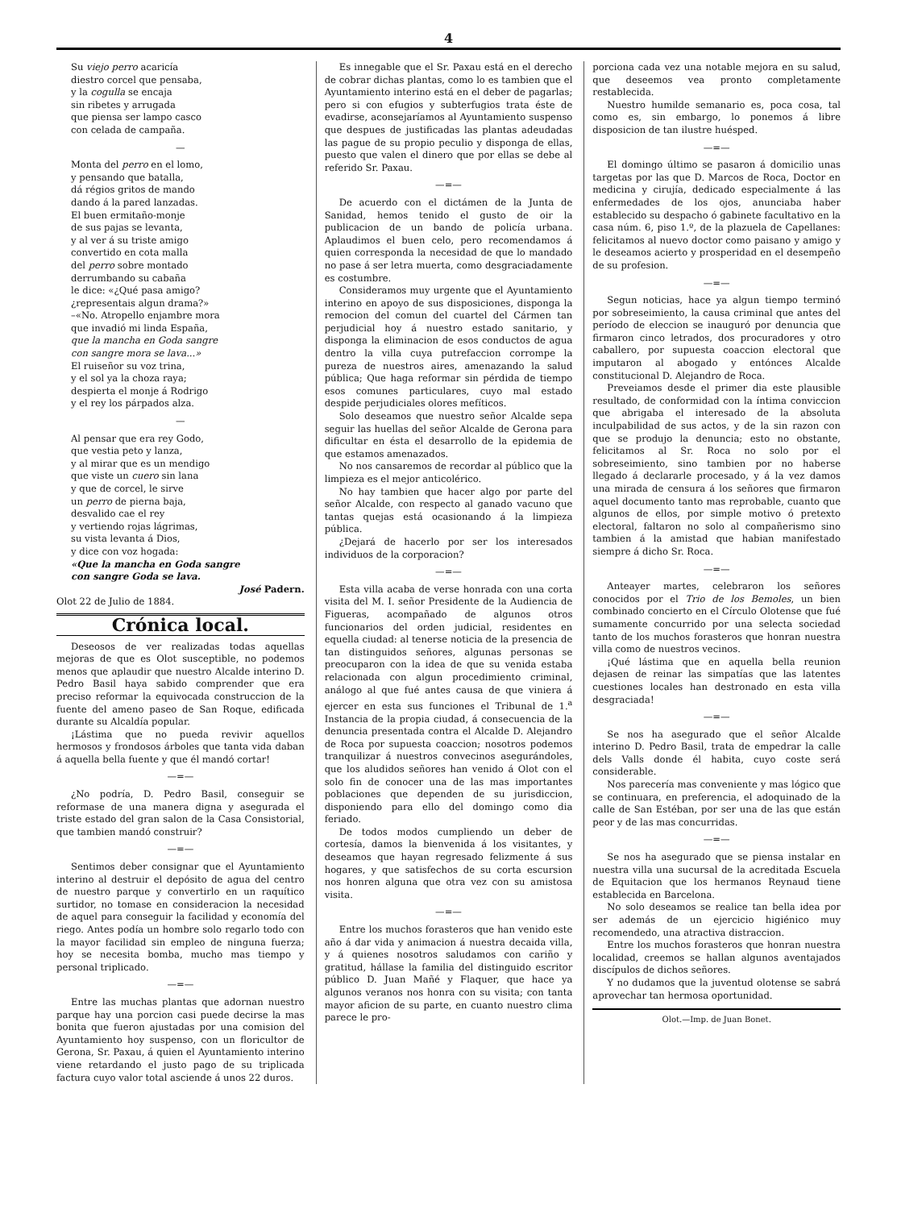4
Su viejo perro acaricía
diestro corcel que pensaba,
y la cogulla se encaja
sin ribetes y arrugada
que piensa ser lampo casco
con celada de campaña.
—
Monta del perro en el lomo,
y pensando que batalla,
dá régios gritos de mando
dando á la pared lanzadas.
El buen ermitaño-monje
de sus pajas se levanta,
y al ver á su triste amigo
convertido en cota malla
del perro sobre montado
derrumbando su cabaña
le dice: «¿Qué pasa amigo?
¿representais algun drama?»
–«No. Atropello enjambre mora
que invadió mi linda España,
que la mancha en Goda sangre
con sangre mora se lava...»
El ruiseñor su voz trina,
y el sol ya la choza raya;
despierta el monje á Rodrigo
y el rey los párpados alza.
—
Al pensar que era rey Godo,
que vestia peto y lanza,
y al mirar que es un mendigo
que viste un cuero sin lana
y que de corcel, le sirve
un perro de pierna baja,
desvalido cae el rey
y vertiendo rojas lágrimas,
su vista levanta á Dios,
y dice con voz hogada:
«Que la mancha en Goda sangre
con sangre Goda se lava.
José Padern.
Olot 22 de Julio de 1884.
Crónica local.
Deseosos de ver realizadas todas aquellas mejoras de que es Olot susceptible, no podemos menos que aplaudir que nuestro Alcalde interino D. Pedro Basil haya sabido comprender que era preciso reformar la equivocada construccion de la fuente del ameno paseo de San Roque, edificada durante su Alcaldía popular.
¡Lástima que no pueda revivir aquellos hermosos y frondosos árboles que tanta vida daban á aquella bella fuente y que él mandó cortar!
—=—
¿No podría, D. Pedro Basil, conseguir se reformase de una manera digna y asegurada el triste estado del gran salon de la Casa Consistorial, que tambien mandó construir?
—=—
Sentimos deber consignar que el Ayuntamiento interino al destruir el depósito de agua del centro de nuestro parque y convertirlo en un raquítico surtidor, no tomase en consideracion la necesidad de aquel para conseguir la facilidad y economía del riego. Antes podía un hombre solo regarlo todo con la mayor facilidad sin empleo de ninguna fuerza; hoy se necesita bomba, mucho mas tiempo y personal triplicado.
—=—
Entre las muchas plantas que adornan nuestro parque hay una porcion casi puede decirse la mas bonita que fueron ajustadas por una comision del Ayuntamiento hoy suspenso, con un floricultor de Gerona, Sr. Paxau, á quien el Ayuntamiento interino viene retardando el justo pago de su triplicada factura cuyo valor total asciende á unos 22 duros.
Es innegable que el Sr. Paxau está en el derecho de cobrar dichas plantas, como lo es tambien que el Ayuntamiento interino está en el deber de pagarlas; pero si con efugios y subterfugios trata éste de evadirse, aconsejaríamos al Ayuntamiento suspenso que despues de justificadas las plantas adeudadas las pague de su propio peculio y disponga de ellas, puesto que valen el dinero que por ellas se debe al referido Sr. Paxau.
—=—
De acuerdo con el dictámen de la Junta de Sanidad, hemos tenido el gusto de oir la publicacion de un bando de policía urbana. Aplaudimos el buen celo, pero recomendamos á quien corresponda la necesidad de que lo mandado no pase á ser letra muerta, como desgraciadamente es costumbre.
Consideramos muy urgente que el Ayuntamiento interino en apoyo de sus disposiciones, disponga la remocion del comun del cuartel del Cármen tan perjudicial hoy á nuestro estado sanitario, y disponga la eliminacion de esos conductos de agua dentro la villa cuya putrefaccion corrompe la pureza de nuestros aires, amenazando la salud pública; Que haga reformar sin pérdida de tiempo esos comunes particulares, cuyo mal estado despide perjudiciales olores mefíticos.
Solo deseamos que nuestro señor Alcalde sepa seguir las huellas del señor Alcalde de Gerona para dificultar en ésta el desarrollo de la epidemia de que estamos amenazados.
No nos cansaremos de recordar al público que la limpieza es el mejor anticolérico.
No hay tambien que hacer algo por parte del señor Alcalde, con respecto al ganado vacuno que tantas quejas está ocasionando á la limpieza pública.
¿Dejará de hacerlo por ser los interesados individuos de la corporacion?
—=—
Esta villa acaba de verse honrada con una corta visita del M. I. señor Presidente de la Audiencia de Figueras, acompañado de algunos otros funcionarios del orden judicial, residentes en equella ciudad: al tenerse noticia de la presencia de tan distinguidos señores, algunas personas se preocuparon con la idea de que su venida estaba relacionada con algun procedimiento criminal, análogo al que fué antes causa de que viniera á ejercer en esta sus funciones el Tribunal de 1.<sup>a</sup> Instancia de la propia ciudad, á consecuencia de la denuncia presentada contra el Alcalde D. Alejandro de Roca por supuesta coaccion; nosotros podemos tranquilizar á nuestros convecinos asegurándoles, que los aludidos señores han venido á Olot con el solo fin de conocer una de las mas importantes poblaciones que dependen de su jurisdiccion, disponiendo para ello del domingo como dia feriado.
De todos modos cumpliendo un deber de cortesía, damos la bienvenida á los visitantes, y deseamos que hayan regresado felizmente á sus hogares, y que satisfechos de su corta escursion nos honren alguna que otra vez con su amistosa visita.
—=—
Entre los muchos forasteros que han venido este año á dar vida y animacion á nuestra decaida villa, y á quienes nosotros saludamos con cariño y gratitud, hállase la familia del distinguido escritor público D. Juan Mañé y Flaquer, que hace ya algunos veranos nos honra con su visita; con tanta mayor aficion de su parte, en cuanto nuestro clima parece le pro-
porciona cada vez una notable mejora en su salud, que deseemos vea pronto completamente restablecida.
Nuestro humilde semanario es, poca cosa, tal como es, sin embargo, lo ponemos á libre disposicion de tan ilustre huésped.
—=—
El domingo último se pasaron á domicilio unas targetas por las que D. Marcos de Roca, Doctor en medicina y cirujía, dedicado especialmente á las enfermedades de los ojos, anunciaba haber establecido su despacho ó gabinete facultativo en la casa núm. 6, piso 1.º, de la plazuela de Capellanes: felicitamos al nuevo doctor como paisano y amigo y le deseamos acierto y prosperidad en el desempeño de su profesion.
—=—
Segun noticias, hace ya algun tiempo terminó por sobreseimiento, la causa criminal que antes del período de eleccion se inauguró por denuncia que firmaron cinco letrados, dos procuradores y otro caballero, por supuesta coaccion electoral que imputaron al abogado y entónces Alcalde constitucional D. Alejandro de Roca.
Preveiamos desde el primer dia este plausible resultado, de conformidad con la íntima conviccion que abrigaba el interesado de la absoluta inculpabilidad de sus actos, y de la sin razon con que se produjo la denuncia; esto no obstante, felicitamos al Sr. Roca no solo por el sobreseimiento, sino tambien por no haberse llegado á declararle procesado, y á la vez damos una mirada de censura á los señores que firmaron aquel documento tanto mas reprobable, cuanto que algunos de ellos, por simple motivo ó pretexto electoral, faltaron no solo al compañerismo sino tambien á la amistad que habian manifestado siempre á dicho Sr. Roca.
—=—
Anteayer martes, celebraron los señores conocidos por el Trio de los Bemoles, un bien combinado concierto en el Círculo Olotense que fué sumamente concurrido por una selecta sociedad tanto de los muchos forasteros que honran nuestra villa como de nuestros vecinos.
¡Qué lástima que en aquella bella reunion dejasen de reinar las simpatías que las latentes cuestiones locales han destronado en esta villa desgraciada!
—=—
Se nos ha asegurado que el señor Alcalde interino D. Pedro Basil, trata de empedrar la calle dels Valls donde él habita, cuyo coste será considerable.
Nos parecería mas conveniente y mas lógico que se continuara, en preferencia, el adoquinado de la calle de San Estéban, por ser una de las que están peor y de las mas concurridas.
—=—
Se nos ha asegurado que se piensa instalar en nuestra villa una sucursal de la acreditada Escuela de Equitacion que los hermanos Reynaud tiene establecida en Barcelona.
No solo deseamos se realice tan bella idea por ser además de un ejercicio higiénico muy recomendedo, una atractiva distraccion.
Entre los muchos forasteros que honran nuestra localidad, creemos se hallan algunos aventajados discípulos de dichos señores.
Y no dudamos que la juventud olotense se sabrá aprovechar tan hermosa oportunidad.
Olot.—Imp. de Juan Bonet.